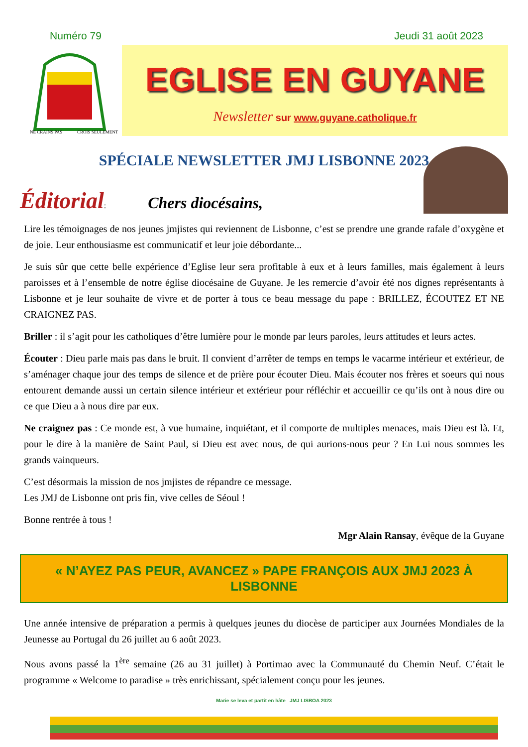Numéro 79 Jeudi 31 août 2023
NE CRAINS PAS
CROIS SEULEMENT
EGLISE EN GUYANE
Newsletter sur www.guyane.catholique.fr
SPÉCIALE NEWSLETTER JMJ LISBONNE 2023
Éditorial: Chers diocésains,
Lire les témoignages de nos jeunes jmjistes qui reviennent de Lisbonne, c’est se prendre une grande rafale d’oxygène et de joie. Leur enthousiasme est communicatif et leur joie débordante...
Je suis sûr que cette belle expérience d’Eglise leur sera profitable à eux et à leurs familles, mais également à leurs paroisses et à l’ensemble de notre église diocésaine de Guyane. Je les remercie d’avoir été nos dignes représentants à Lisbonne et je leur souhaite de vivre et de porter à tous ce beau message du pape : BRILLEZ, ÉCOUTEZ ET NE CRAIGNEZ PAS.
Briller : il s’agit pour les catholiques d’être lumière pour le monde par leurs paroles, leurs attitudes et leurs actes.
Écouter : Dieu parle mais pas dans le bruit. Il convient d’arrêter de temps en temps le vacarme intérieur et extérieur, de s’aménager chaque jour des temps de silence et de prière pour écouter Dieu. Mais écouter nos frères et soeurs qui nous entourent demande aussi un certain silence intérieur et extérieur pour réfléchir et accueillir ce qu’ils ont à nous dire ou ce que Dieu a à nous dire par eux.
Ne craignez pas : Ce monde est, à vue humaine, inquiétant, et il comporte de multiples menaces, mais Dieu est là. Et, pour le dire à la manière de Saint Paul, si Dieu est avec nous, de qui aurions-nous peur ? En Lui nous sommes les grands vainqueurs.
C’est désormais la mission de nos jmjistes de répandre ce message.
Les JMJ de Lisbonne ont pris fin, vive celles de Séoul !
Bonne rentrée à tous !
Mgr Alain Ransay, évêque de la Guyane
« N’AYEZ PAS PEUR, AVANCEZ » PAPE FRANÇOIS AUX JMJ 2023 À LISBONNE
Une année intensive de préparation a permis à quelques jeunes du diocèse de participer aux Journées Mondiales de la Jeunesse au Portugal du 26 juillet au 6 août 2023.
Nous avons passé la 1<sup>ère</sup> semaine (26 au 31 juillet) à Portimao avec la Communauté du Chemin Neuf. C’était le programme « Welcome to paradise » très enrichissant, spécialement conçu pour les jeunes.
Marie se leva et partit en hâte JMJ LISBOA 2023